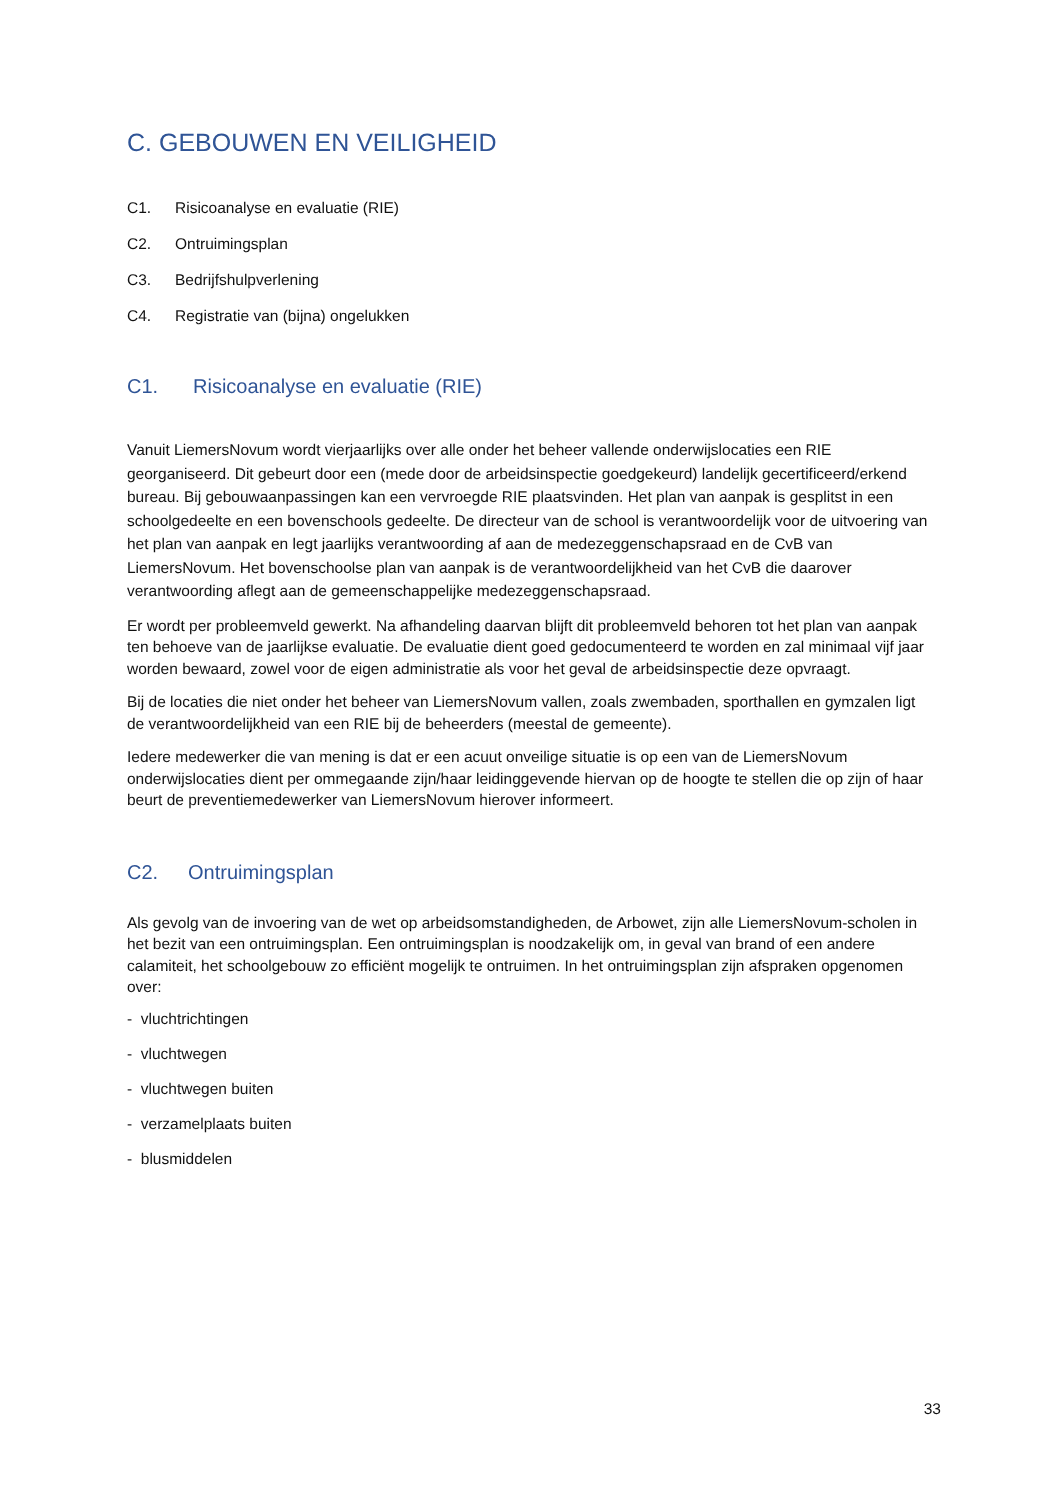C. GEBOUWEN EN VEILIGHEID
C1. Risicoanalyse en evaluatie (RIE)
C2. Ontruimingsplan
C3. Bedrijfshulpverlening
C4. Registratie van (bijna) ongelukken
C1. Risicoanalyse en evaluatie (RIE)
Vanuit LiemersNovum wordt vierjaarlijks over alle onder het beheer vallende onderwijslocaties een RIE georganiseerd. Dit gebeurt door een (mede door de arbeidsinspectie goedgekeurd) landelijk gecertificeerd/erkend bureau. Bij gebouwaanpassingen kan een vervroegde RIE plaatsvinden. Het plan van aanpak is gesplitst in een schoolgedeelte en een bovenschools gedeelte. De directeur van de school is verantwoordelijk voor de uitvoering van het plan van aanpak en legt jaarlijks verantwoording af aan de medezeggenschapsraad en de CvB van LiemersNovum. Het bovenschoolse plan van aanpak is de verantwoordelijkheid van het CvB die daarover verantwoording aflegt aan de gemeenschappelijke medezeggenschapsraad.
Er wordt per probleemveld gewerkt. Na afhandeling daarvan blijft dit probleemveld behoren tot het plan van aanpak ten behoeve van de jaarlijkse evaluatie. De evaluatie dient goed gedocumenteerd te worden en zal minimaal vijf jaar worden bewaard, zowel voor de eigen administratie als voor het geval de arbeidsinspectie deze opvraagt.
Bij de locaties die niet onder het beheer van LiemersNovum vallen, zoals zwembaden, sporthallen en gymzalen ligt de verantwoordelijkheid van een RIE bij de beheerders (meestal de gemeente).
Iedere medewerker die van mening is dat er een acuut onveilige situatie is op een van de LiemersNovum onderwijslocaties dient per ommegaande zijn/haar leidinggevende hiervan op de hoogte te stellen die op zijn of haar beurt de preventiemedewerker van LiemersNovum hierover informeert.
C2. Ontruimingsplan
Als gevolg van de invoering van de wet op arbeidsomstandigheden, de Arbowet, zijn alle LiemersNovum-scholen in het bezit van een ontruimingsplan. Een ontruimingsplan is noodzakelijk om, in geval van brand of een andere calamiteit, het schoolgebouw zo efficiënt mogelijk te ontruimen. In het ontruimingsplan zijn afspraken opgenomen over:
- vluchtrichtingen
- vluchtwegen
- vluchtwegen buiten
- verzamelplaats buiten
- blusmiddelen
33